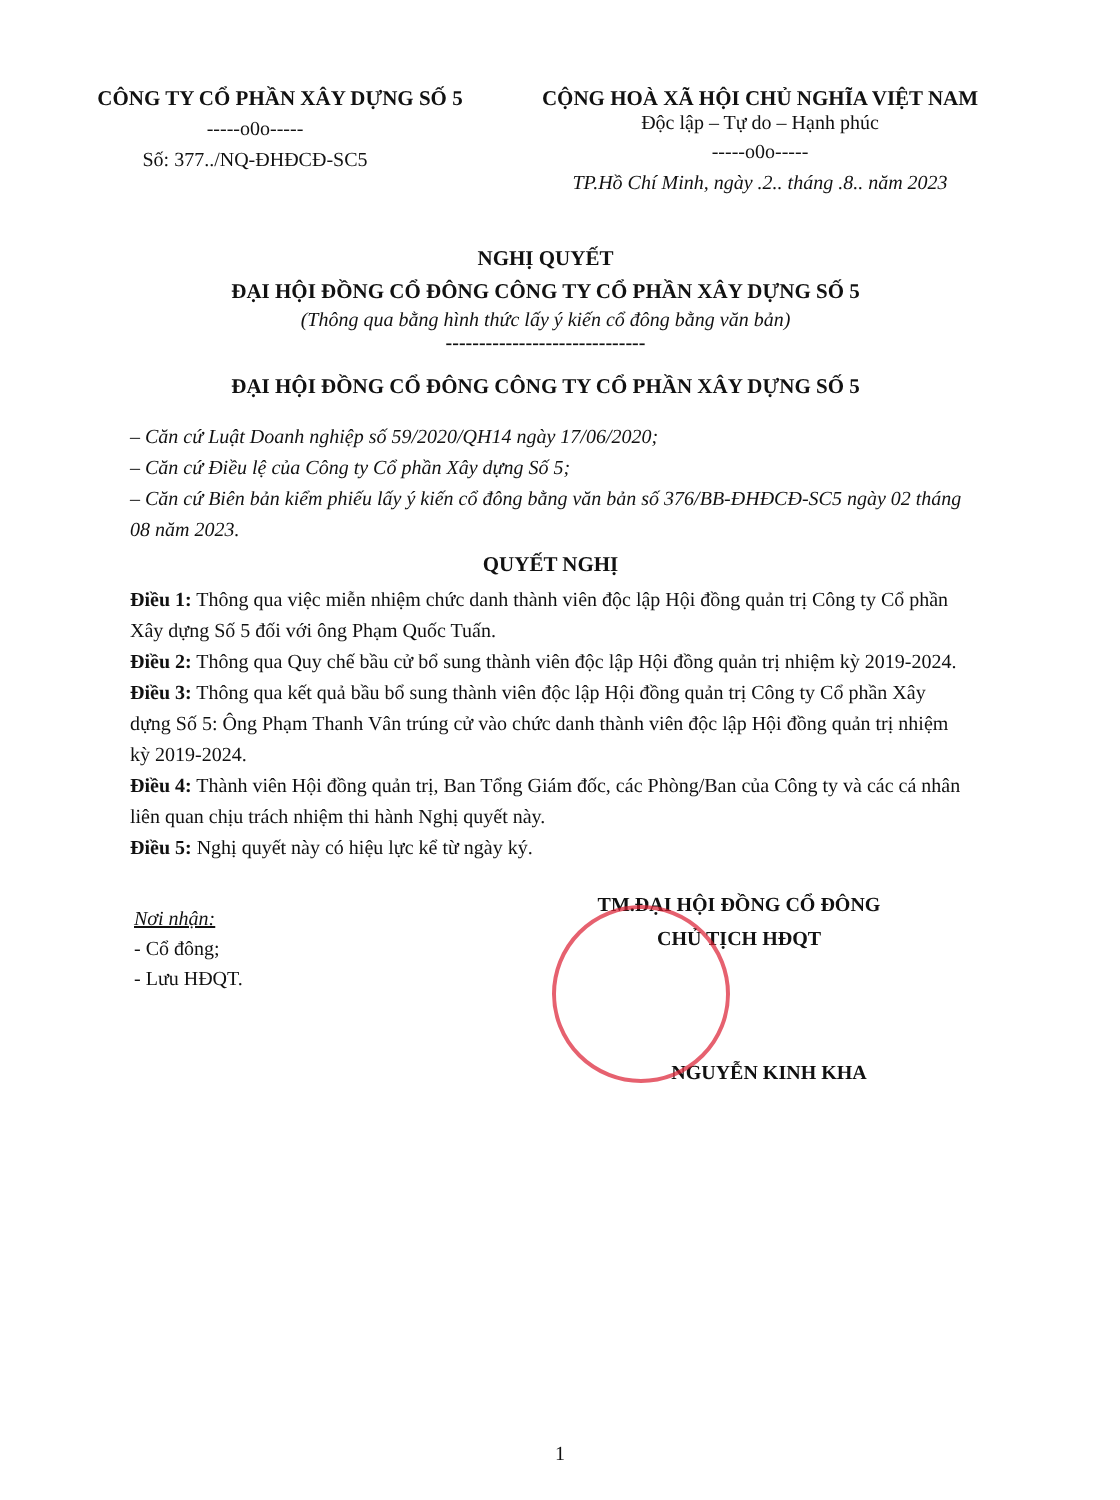CÔNG TY CỔ PHẦN XÂY DỰNG SỐ 5
-----o0o-----
Số: 377../NQ-ĐHĐCĐ-SC5
CỘNG HOÀ XÃ HỘI CHỦ NGHĨA VIỆT NAM
Độc lập – Tự do – Hạnh phúc
-----o0o-----
TP.Hồ Chí Minh, ngày .2.. tháng .8.. năm 2023
NGHỊ QUYẾT
ĐẠI HỘI ĐỒNG CỔ ĐÔNG CÔNG TY CỔ PHẦN XÂY DỰNG SỐ 5
(Thông qua bằng hình thức lấy ý kiến cổ đông bằng văn bản)
------------------------------
ĐẠI HỘI ĐỒNG CỔ ĐÔNG CÔNG TY CỔ PHẦN XÂY DỰNG SỐ 5
– Căn cứ Luật Doanh nghiệp số 59/2020/QH14 ngày 17/06/2020;
– Căn cứ Điều lệ của Công ty Cổ phần Xây dựng Số 5;
– Căn cứ Biên bản kiểm phiếu lấy ý kiến cổ đông bằng văn bản số 376/BB-ĐHĐCĐ-SC5 ngày 02 tháng 08 năm 2023.
QUYẾT NGHỊ
Điều 1: Thông qua việc miễn nhiệm chức danh thành viên độc lập Hội đồng quản trị Công ty Cổ phần Xây dựng Số 5 đối với ông Phạm Quốc Tuấn.
Điều 2: Thông qua Quy chế bầu cử bổ sung thành viên độc lập Hội đồng quản trị nhiệm kỳ 2019-2024.
Điều 3: Thông qua kết quả bầu bổ sung thành viên độc lập Hội đồng quản trị Công ty Cổ phần Xây dựng Số 5: Ông Phạm Thanh Vân trúng cử vào chức danh thành viên độc lập Hội đồng quản trị nhiệm kỳ 2019-2024.
Điều 4: Thành viên Hội đồng quản trị, Ban Tổng Giám đốc, các Phòng/Ban của Công ty và các cá nhân liên quan chịu trách nhiệm thi hành Nghị quyết này.
Điều 5: Nghị quyết này có hiệu lực kể từ ngày ký.
Nơi nhận:
- Cổ đông;
- Lưu HĐQT.
TM.ĐẠI HỘI ĐỒNG CỔ ĐÔNG
CHỦ TỊCH HĐQT
NGUYỄN KINH KHA
1